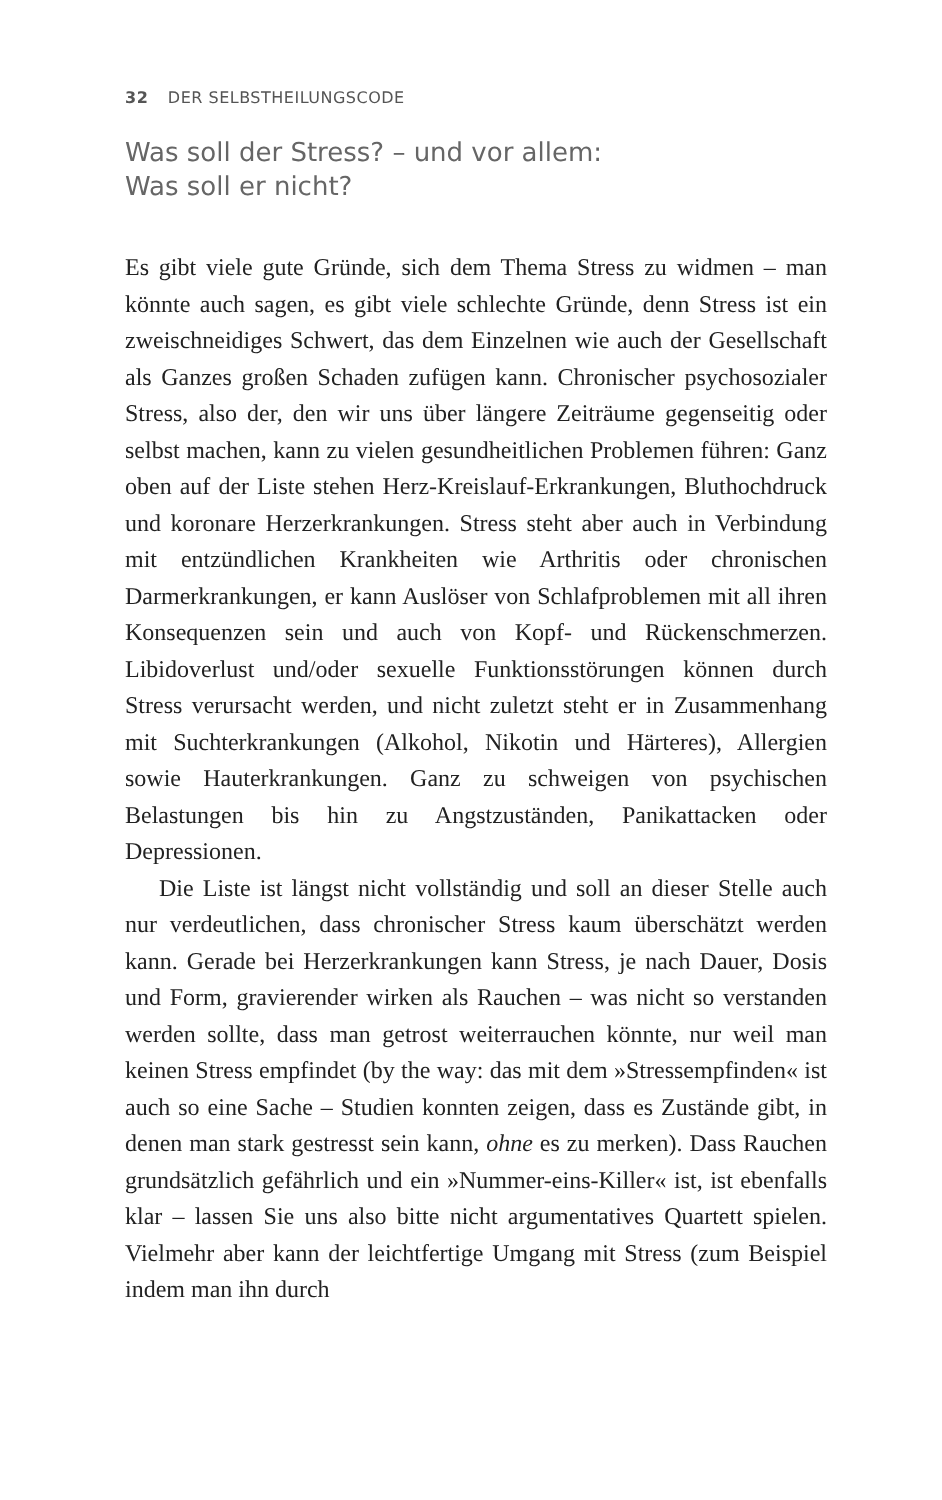32 DER SELBSTHEILUNGSCODE
Was soll der Stress? – und vor allem:
Was soll er nicht?
Es gibt viele gute Gründe, sich dem Thema Stress zu widmen – man könnte auch sagen, es gibt viele schlechte Gründe, denn Stress ist ein zweischneidiges Schwert, das dem Einzelnen wie auch der Gesellschaft als Ganzes großen Schaden zufügen kann. Chronischer psychosozialer Stress, also der, den wir uns über längere Zeiträume gegenseitig oder selbst machen, kann zu vielen gesundheitlichen Problemen führen: Ganz oben auf der Liste stehen Herz-Kreislauf-Erkrankungen, Bluthochdruck und koronare Herzerkrankungen. Stress steht aber auch in Verbindung mit entzündlichen Krankheiten wie Arthritis oder chronischen Darmerkrankungen, er kann Auslöser von Schlafproblemen mit all ihren Konsequenzen sein und auch von Kopf- und Rückenschmerzen. Libidoverlust und/oder sexuelle Funktionsstörungen können durch Stress verursacht werden, und nicht zuletzt steht er in Zusammenhang mit Suchterkrankungen (Alkohol, Nikotin und Härteres), Allergien sowie Hauterkrankungen. Ganz zu schweigen von psychischen Belastungen bis hin zu Angstzuständen, Panikattacken oder Depressionen.
Die Liste ist längst nicht vollständig und soll an dieser Stelle auch nur verdeutlichen, dass chronischer Stress kaum überschätzt werden kann. Gerade bei Herzerkrankungen kann Stress, je nach Dauer, Dosis und Form, gravierender wirken als Rauchen – was nicht so verstanden werden sollte, dass man getrost weiterrauchen könnte, nur weil man keinen Stress empfindet (by the way: das mit dem »Stressempfinden« ist auch so eine Sache – Studien konnten zeigen, dass es Zustände gibt, in denen man stark gestresst sein kann, ohne es zu merken). Dass Rauchen grundsätzlich gefährlich und ein »Nummer-eins-Killer« ist, ist ebenfalls klar – lassen Sie uns also bitte nicht argumentatives Quartett spielen. Vielmehr aber kann der leichtfertige Umgang mit Stress (zum Beispiel indem man ihn durch